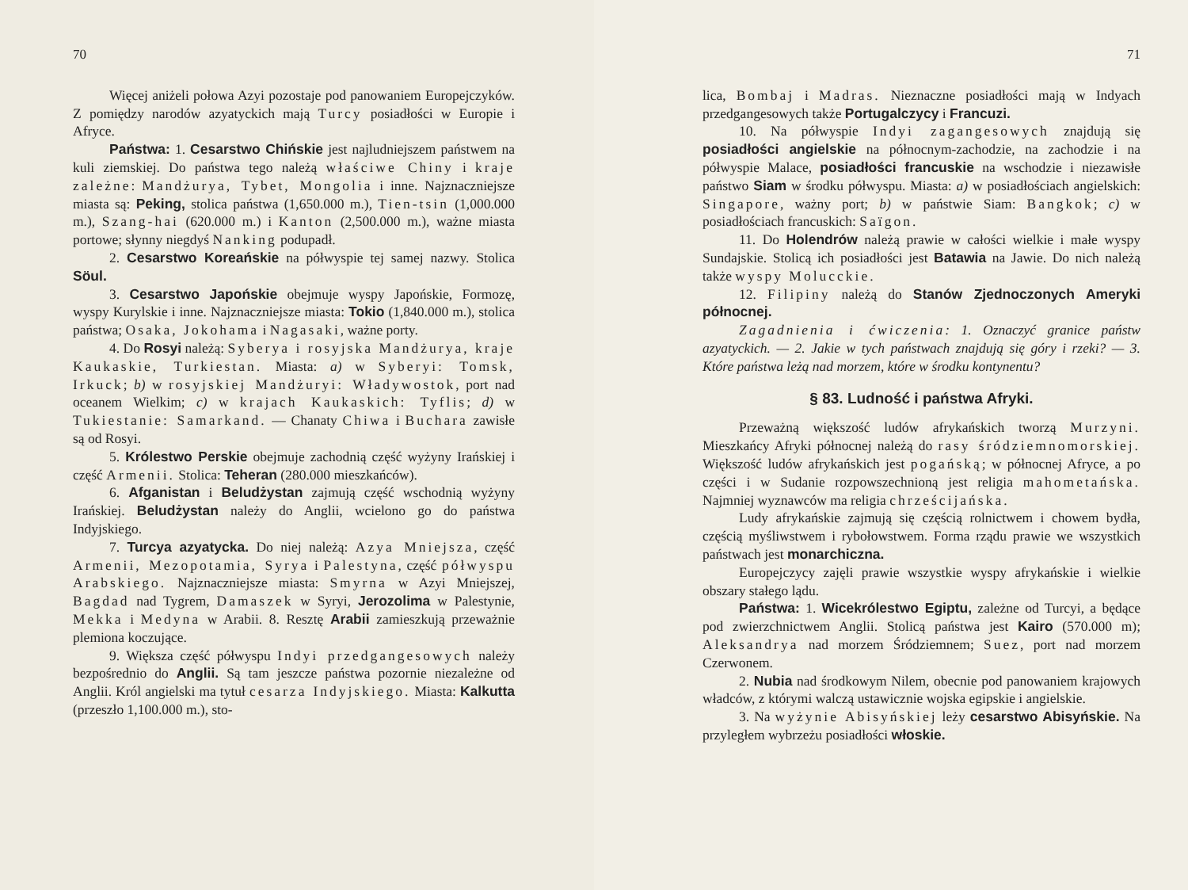70
Więcej aniżeli połowa Azyi pozostaje pod panowaniem Europejczyków. Z pomiędzy narodów azyatyckich mają Turcy posiadłości w Europie i Afryce.
Państwa: 1. Cesarstwo Chińskie jest najludniejszem państwem na kuli ziemskiej. Do państwa tego należą właściwe Chiny i kraje zależne: Mandżurya, Tybet, Mongolia i inne. Najznaczniejsze miasta są: Peking, stolica państwa (1,650.000 m.), Tien-tsin (1,000.000 m.), Szang-hai (620.000 m.) i Kanton (2,500.000 m.), ważne miasta portowe; słynny niegdyś Nanking podupadł.
2. Cesarstwo Koreańskie na półwyspie tej samej nazwy. Stolica Söul.
3. Cesarstwo Japońskie obejmuje wyspy Japońskie, Formozę, wyspy Kurylskie i inne. Najznaczniejsze miasta: Tokio (1,840.000 m.), stolica państwa; Osaka, Jokohama i Nagasaki, ważne porty.
4. Do Rosyi należą: Syberya i rosyjska Mandżurya, kraje Kaukaskie, Turkiestan. Miasta: a) w Syberyi: Tomsk, Irkuck; b) w rosyjskiej Mandżuryi: Władywostok, port nad oceanem Wielkim; c) w krajach Kaukaskich: Tyflis; d) w Tukiestanie: Samarkand. — Chanaty Chiwa i Buchara zawisłe są od Rosyi.
5. Królestwo Perskie obejmuje zachodnią część wyżyny Irańskiej i część Armenii. Stolica: Teheran (280.000 mieszkańców).
6. Afganistan i Beludżystan zajmują część wschodnią wyżyny Irańskiej. Beludżystan należy do Anglii, wcielono go do państwa Indyjskiego.
7. Turcya azyatycka. Do niej należą: Azya Mniejsza, część Armenii, Mezopotamia, Syrya i Palestyna, część półwyspu Arabskiego. Najznaczniejsze miasta: Smyrna w Azyi Mniejszej, Bagdad nad Tygrem, Damaszek w Syryi, Jerozolima w Palestynie, Mekka i Medyna w Arabii. 8. Resztę Arabii zamieszkują przeważnie plemiona koczujące.
9. Większa część półwyspu Indyi przedgangesowych należy bezpośrednio do Anglii. Są tam jeszcze państwa pozornie niezależne od Anglii. Król angielski ma tytuł cesarza Indyjskiego. Miasta: Kalkutta (przeszło 1,100.000 m.), sto-
71
lica, Bombaj i Madras. Nieznaczne posiadłości mają w Indyach przedgangesowych także Portugalczycy i Francuzi.
10. Na półwyspie Indyi zagangesowych znajdują się posiadłości angielskie na północnym-zachodzie, na zachodzie i na półwyspie Malace, posiadłości francuskie na wschodzie i niezawisłe państwo Siam w środku półwyspu. Miasta: a) w posiadłościach angielskich: Singapore, ważny port; b) w państwie Siam: Bangkok; c) w posiadłościach francuskich: Saïgon.
11. Do Holendrów należą prawie w całości wielkie i małe wyspy Sundajskie. Stolicą ich posiadłości jest Batawia na Jawie. Do nich należą także wyspy Molucckie.
12. Filipiny należą do Stanów Zjednoczonych Ameryki północnej.
Zagadnienia i ćwiczenia: 1. Oznaczyć granice państw azyatyckich. — 2. Jakie w tych państwach znajdują się góry i rzeki? — 3. Które państwa leżą nad morzem, które w środku kontynentu?
§ 83. Ludność i państwa Afryki.
Przeważną większość ludów afrykańskich tworzą Murzyni. Mieszkańcy Afryki północnej należą do rasy śródziemnomorskiej. Większość ludów afrykańskich jest pogańską; w północnej Afryce, a po części i w Sudanie rozpowszechnioną jest religia mahometańska. Najmniej wyznawców ma religia chrześcijańska.
Ludy afrykańskie zajmują się częścią rolnictwem i chowem bydła, częścią myśliwstwem i rybołowstwem. Forma rządu prawie we wszystkich państwach jest monarchiczna.
Europejczycy zajęli prawie wszystkie wyspy afrykańskie i wielkie obszary stałego lądu.
Państwa: 1. Wicekrólestwo Egiptu, zależne od Turcyi, a będące pod zwierzchnictwem Anglii. Stolicą państwa jest Kairo (570.000 m); Aleksandrya nad morzem Śródziemnem; Suez, port nad morzem Czerwonem.
2. Nubia nad środkowym Nilem, obecnie pod panowaniem krajowych władców, z którymi walczą ustawicznie wojska egipskie i angielskie.
3. Na wyżynie Abisyńskiej leży cesarstwo Abisyńskie. Na przyległem wybrzeżu posiadłości włoskie.